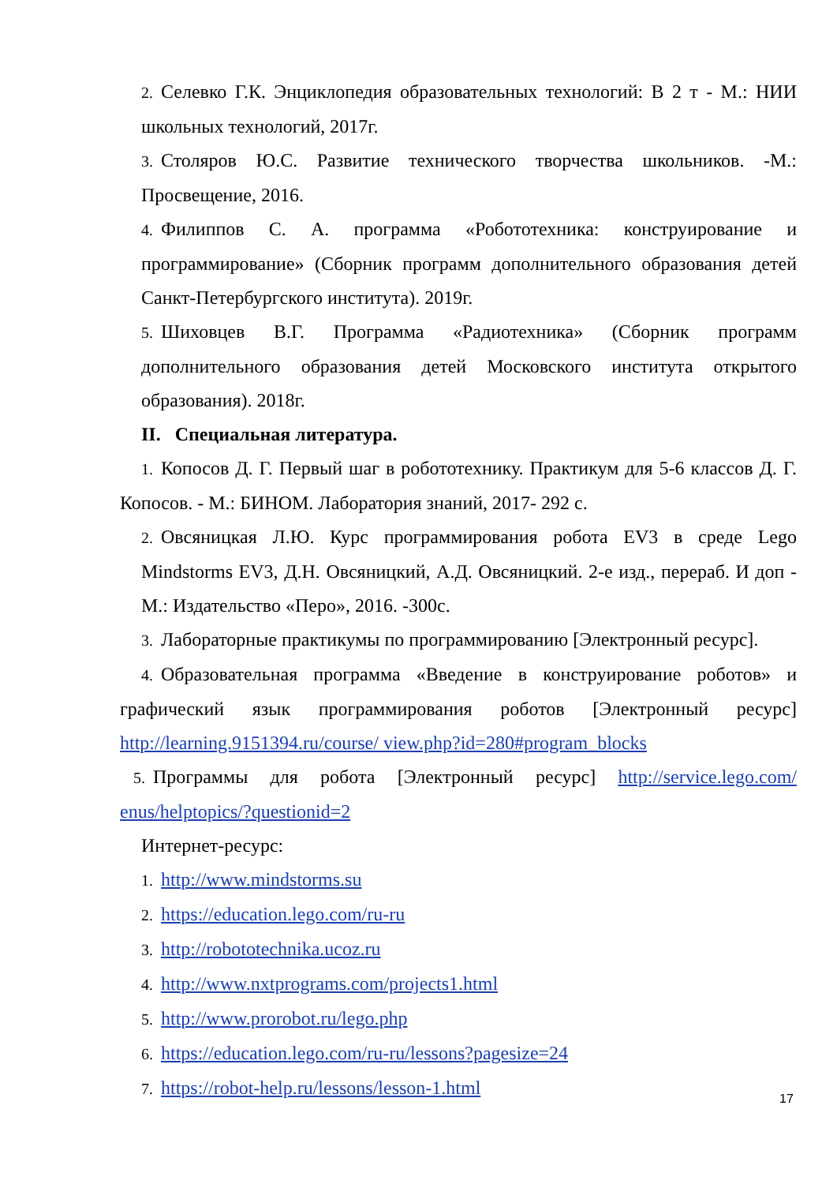2. Селевко Г.К. Энциклопедия образовательных технологий: В 2 т - М.: НИИ школьных технологий, 2017г.
3. Столяров Ю.С. Развитие технического творчества школьников. -М.: Просвещение, 2016.
4. Филиппов С. А. программа «Робототехника: конструирование и программирование» (Сборник программ дополнительного образования детей Санкт-Петербургского института). 2019г.
5. Шиховцев В.Г. Программа «Радиотехника» (Сборник программ дополнительного образования детей Московского института открытого образования). 2018г.
II. Специальная литература.
1. Копосов Д. Г. Первый шаг в робототехнику. Практикум для 5-6 классов Д. Г. Копосов. - М.: БИНОМ. Лаборатория знаний, 2017- 292 с.
2. Овсяницкая Л.Ю. Курс программирования робота EV3 в среде Lego Mindstorms EV3, Д.Н. Овсяницкий, А.Д. Овсяницкий. 2-е изд., перераб. И доп - М.: Издательство «Перо», 2016. -300с.
3. Лабораторные практикумы по программированию [Электронный ресурс].
4. Образовательная программа «Введение в конструирование роботов» и графический язык программирования роботов [Электронный ресурс] http://learning.9151394.ru/course/ view.php?id=280#program_blocks
5. Программы для робота [Электронный ресурс] http://service.lego.com/ enus/helptopics/?questionid=2
Интернет-ресурс:
1. http://www.mindstorms.su
2. https://education.lego.com/ru-ru
3. http://robototechnika.ucoz.ru
4. http://www.nxtprograms.com/projects1.html
5. http://www.prorobot.ru/lego.php
6. https://education.lego.com/ru-ru/lessons?pagesize=24
7. https://robot-help.ru/lessons/lesson-1.html
17